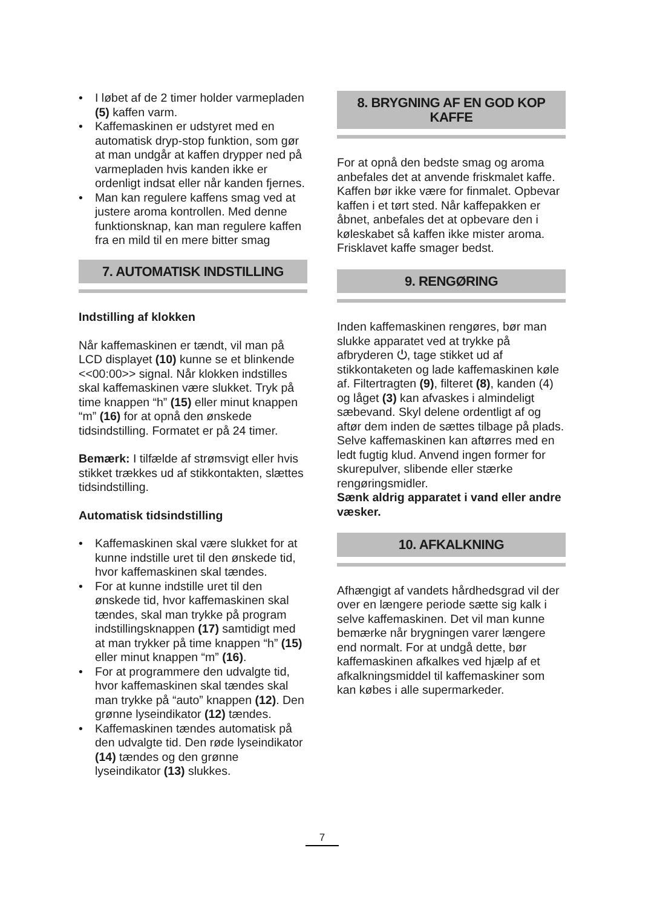• I løbet af de 2 timer holder varmepladen (5) kaffen varm.
• Kaffemaskinen er udstyret med en automatisk dryp-stop funktion, som gør at man undgår at kaffen drypper ned på varmepladen hvis kanden ikke er ordenligt indsat eller når kanden fjernes.
• Man kan regulere kaffens smag ved at justere aroma kontrollen. Med denne funktionsknap, kan man regulere kaffen fra en mild til en mere bitter smag
7. AUTOMATISK INDSTILLING
Indstilling af klokken
Når kaffemaskinen er tændt, vil man på LCD displayet (10) kunne se et blinkende <<00:00>> signal. Når klokken indstilles skal kaffemaskinen være slukket. Tryk på time knappen “h” (15) eller minut knappen “m” (16) for at opnå den ønskede tidsindstilling. Formatet er på 24 timer.
Bemærk: I tilfælde af strømsvigt eller hvis stikket trækkes ud af stikkontakten, slættes tidsindstilling.
Automatisk tidsindstilling
• Kaffemaskinen skal være slukket for at kunne indstille uret til den ønskede tid, hvor kaffemaskinen skal tændes.
• For at kunne indstille uret til den ønskede tid, hvor kaffemaskinen skal tændes, skal man trykke på program indstillingsknappen (17) samtidigt med at man trykker på time knappen “h” (15) eller minut knappen “m” (16).
• For at programmere den udvalgte tid, hvor kaffemaskinen skal tændes skal man trykke på “auto” knappen (12). Den grønne lyseindikator (12) tændes.
• Kaffemaskinen tændes automatisk på den udvalgte tid. Den røde lyseindikator (14) tændes og den grønne lyseindikator (13) slukkes.
8. BRYGNING AF EN GOD KOP KAFFE
For at opnå den bedste smag og aroma anbefales det at anvende friskmalet kaffe. Kaffen bør ikke være for finmalet. Opbevar kaffen i et tørt sted. Når kaffepakken er åbnet, anbefales det at opbevare den i køleskabet så kaffen ikke mister aroma.
Frisklavet kaffe smager bedst.
9. RENGØRING
Inden kaffemaskinen rengøres, bør man slukke apparatet ved at trykke på afbryderen ⏻, tage stikket ud af stikkontaketen og lade kaffemaskinen køle af. Filtertragten (9), filteret (8), kanden (4) og låget (3) kan afvaskes i almindeligt sæbevand. Skyl delene ordentligt af og aftør dem inden de sættes tilbage på plads. Selve kaffemaskinen kan aftørres med en ledt fugtig klud. Anvend ingen former for skurepulver, slibende eller stærke rengøringsmidler.
Sænk aldrig apparatet i vand eller andre væsker.
10. AFKALKNING
Afhængigt af vandets hårdhedsgrad vil der over en længere periode sætte sig kalk i selve kaffemaskinen. Det vil man kunne bemærke når brygningen varer længere end normalt. For at undgå dette, bør kaffemaskinen afkalkes ved hjælp af et afkalkningsmiddel til kaffemaskiner som kan købes i alle supermarkeder.
7